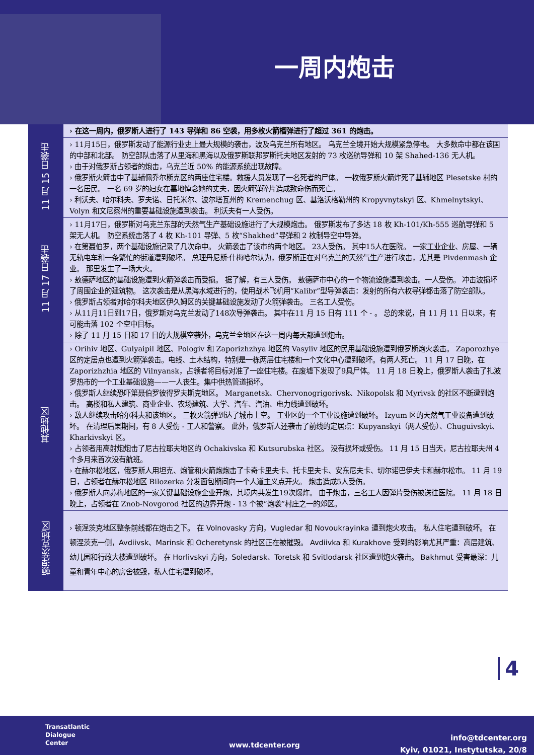一周内炮击
| | › 在这一周内，俄罗斯人进行了 143 导弹和 86 空袭，用多枚火箭榴弹进行了超过 361 的炮击。 |
| 11 月 15 日袭击 | › 11月15日，俄罗斯发动了能源行业史上最大规模的袭击，波及乌克兰所有地区。 乌克兰全境开始大规模紧急停电。 大多数命中都在该国的中部和北部。 防空部队击落了从里海和黑海以及俄罗斯联邦罗斯托夫地区发射的 73 枚巡航导弹和 10 架 Shahed-136 无人机。 › 由于对俄罗斯占领者的炮击，乌克兰近 50% 的能源系统出现故障。 › 俄罗斯火箭击中了基辅佩乔尔斯克区的两座住宅楼。救援人员发现了一名死者的尸体。 一枚俄罗斯火箭炸死了基辅地区 Plesetske 村的一名居民。 一名 69 岁的妇女在墓地悼念她的丈夫，因火箭弹碎片造成致命伤而死亡。 › 利沃夫、哈尔科夫、罗夫诺、日托米尔、波尔塔瓦州的 Kremenchug 区、基洛沃格勒州的 Kropyvnytskyi 区、Khmelnytskyi、Volyn 和文尼察州的重要基础设施遭到袭击。 利沃夫有一人受伤。 |
| 11 月 17 日袭击 | › 11月17日，俄罗斯对乌克兰东部的天然气生产基础设施进行了大规模炮击。 俄罗斯发布了多达 18 枚 Kh-101/Kh-555 巡航导弹和 5 架无人机。 防空系统击落了 4 枚 Kh-101 导弹、5 枚“Shakhed”导弹和 2 枚制导空中导弹。 › 在第聂伯罗，两个基础设施记录了几次命中。 火箭袭击了该市的两个地区。 23人受伤。 其中15人在医院。 一家工业企业、房屋、一辆无轨电车和一条繁忙的街道遭到破坏。 总理丹尼斯·什梅哈尔认为，俄罗斯正在对乌克兰的天然气生产进行攻击，尤其是 Pivdenmash 企业。 那里发生了一场大火。 › 敖德萨地区的基础设施遭到火箭弹袭击而受损。 据了解，有三人受伤。 敖德萨市中心的一个物流设施遭到袭击。一人受伤。 冲击波损坏了周围企业的建筑物。 这次袭击是从黑海水域进行的，使用战术飞机用“Kalibr”型导弹袭击：发射的所有六枚导弹都击落了防空部队。 › 俄罗斯占领者对哈尔科夫地区伊久姆区的关键基础设施发动了火箭弹袭击。 三名工人受伤。 › 从11月11日到17日，俄罗斯对乌克兰发动了148次导弹袭击。 其中在11 月 15 日有 111 个 - 。 总的来说，自 11 月 11 日以来，有可能击落 102 个空中目标。 › 除了 11 月 15 日和 17 日的大规模空袭外，乌克兰全地区在这一周内每天都遭到炮击。 |
| 其他地区 | › Orihiv 地区、Gulyaipil 地区、Pologiv 和 Zaporizhzhya 地区的 Vasyliv 地区的民用基础设施遭到俄罗斯炮火袭击。 Zaporozhye 区的定居点也遭到火箭弹袭击。电线、土木结构，特别是一栋两层住宅楼和一个文化中心遭到破坏。有两人死亡。 11 月 17 日晚，在 Zaporizhzhia 地区的 Vilnyansk，占领者将目标对准了一座住宅楼。在废墟下发现了9具尸体。 11 月 18 日晚上，俄罗斯人袭击了扎波罗热市的一个工业基础设施——一人丧生。集中供热管道损坏。 › 俄罗斯人继续恐吓第聂伯罗彼得罗夫斯克地区。 Marganetsk、Chervonogrigorivsk、Nikopolsk 和 Myrivsk 的社区不断遭到炮击。 高楼和私人建筑、商业企业、农场建筑、大学、汽车、汽油、电力线遭到破坏。 › 敌人继续攻击哈尔科夫和该地区。 三枚火箭弹到达了城市上空。 工业区的一个工业设施遭到破坏。 Izyum 区的天然气工业设备遭到破坏。 在清理后果期间，有 8 人受伤 - 工人和警察。 此外，俄罗斯人还袭击了前线的定居点：Kupyanskyi（两人受伤）、Chuguivskyi、Kharkivskyi 区。 › 占领者用高射炮炮击了尼古拉耶夫地区的 Ochakivska 和 Kutsurubska 社区。 没有损坏或受伤。 11 月 15 日当天，尼古拉耶夫州 4 个多月来首次没有航班。 › 在赫尔松地区，俄罗斯人用坦克、炮管和火箭炮炮击了卡奇卡里夫卡、托卡里夫卡、安东尼夫卡、切尔诺巴伊夫卡和赫尔松市。 11 月 19 日，占领者在赫尔松地区 Bilozerka 分发面包期间向一个人道主义点开火。 炮击造成5人受伤。 › 俄罗斯人向苏梅地区的一家关键基础设施企业开炮，其境内共发生19次爆炸。 由于炮击，三名工人因弹片受伤被送往医院。 11 月 18 日晚上，占领者在 Znob-Novgorod 社区的边界开炮 - 13 个被“炮袭”村庄之一的郊区。 |
| 顿涅茨克地区 | › 顿涅茨克地区整条前线都在炮击之下。 在 Volnovasky 方向，Vugledar 和 Novoukrayinka 遭到炮火攻击。 私人住宅遭到破坏。 在顿涅茨克一侧，Avdiivsk、Marinsk 和 Ocheretynsk 的社区正在被摧毁。 Avdiivka 和 Kurakhove 受到的影响尤其严重：高层建筑、幼儿园和行政大楼遭到破坏。 在 Horlivskyi 方向，Soledarsk、Toretsk 和 Svitlodarsk 社区遭到炮火袭击。 Bakhmut 受害最深：儿童和青年中心的房舍被毁，私人住宅遭到破坏。 |
4
Transatlantic
Dialogue
Center
www.tdcenter.org
info@tdcenter.org
Kyiv, 01021, Instytutska, 20/8